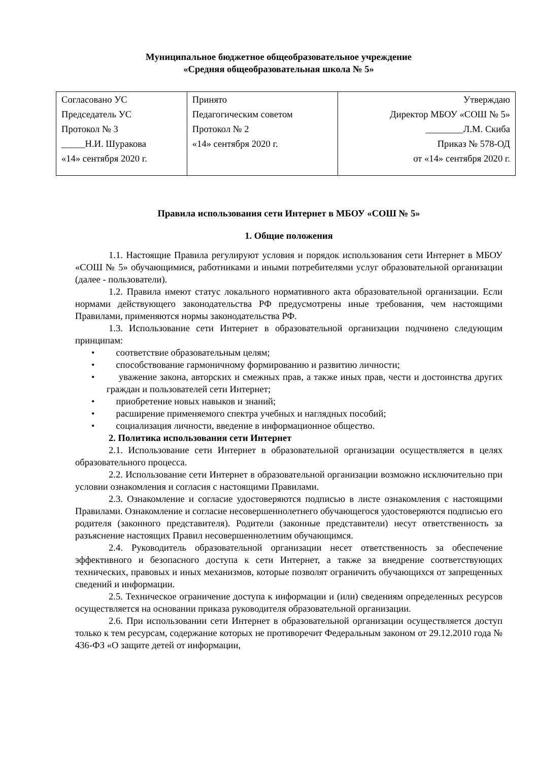Муниципальное бюджетное общеобразовательное учреждение
«Средняя общеобразовательная школа № 5»
| Согласовано УС Председатель УС Протокол № 3 _____Н.И. Шуракова «14» сентября 2020 г. | Принято Педагогическим советом Протокол № 2 «14» сентября 2020 г. | Утверждаю Директор МБОУ «СОШ № 5» ________Л.М. Скиба Приказ № 578-ОД от «14» сентября 2020 г. |
Правила использования сети Интернет в МБОУ «СОШ № 5»
1. Общие положения
1.1. Настоящие Правила регулируют условия и порядок использования сети Интернет в МБОУ «СОШ № 5» обучающимися, работниками и иными потребителями услуг образовательной организации (далее - пользователи).
1.2. Правила имеют статус локального нормативного акта образовательной организации. Если нормами действующего законодательства РФ предусмотрены иные требования, чем настоящими Правилами, применяются нормы законодательства РФ.
1.3. Использование сети Интернет в образовательной организации подчинено следующим принципам:
• соответствие образовательным целям;
• способствование гармоничному формированию и развитию личности;
• уважение закона, авторских и смежных прав, а также иных прав, чести и достоинства других граждан и пользователей сети Интернет;
• приобретение новых навыков и знаний;
• расширение применяемого спектра учебных и наглядных пособий;
• социализация личности, введение в информационное общество.
2. Политика использования сети Интернет
2.1. Использование сети Интернет в образовательной организации осуществляется в целях образовательного процесса.
2.2. Использование сети Интернет в образовательной организации возможно исключительно при условии ознакомления и согласия с настоящими Правилами.
2.3. Ознакомление и согласие удостоверяются подписью в листе ознакомления с настоящими Правилами. Ознакомление и согласие несовершеннолетнего обучающегося удостоверяются подписью его родителя (законного представителя). Родители (законные представители) несут ответственность за разъяснение настоящих Правил несовершеннолетним обучающимся.
2.4. Руководитель образовательной организации несет ответственность за обеспечение эффективного и безопасного доступа к сети Интернет, а также за внедрение соответствующих технических, правовых и иных механизмов, которые позволят ограничить обучающихся от запрещенных сведений и информации.
2.5. Техническое ограничение доступа к информации и (или) сведениям определенных ресурсов осуществляется на основании приказа руководителя образовательной организации.
2.6. При использовании сети Интернет в образовательной организации осуществляется доступ только к тем ресурсам, содержание которых не противоречит Федеральным законом от 29.12.2010 года № 436-ФЗ «О защите детей от информации,